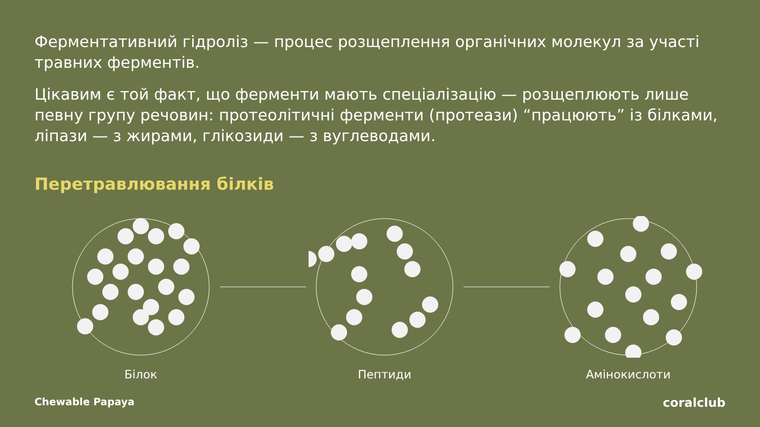Ферментативний гідроліз — процес розщеплення органічних молекул за участі травних ферментів.
Цікавим є той факт, що ферменти мають спеціалізацію — розщеплюють лише певну групу речовин: протеолітичні ферменти (протеази) “працюють” із білками, ліпази — з жирами, глікозиди — з вуглеводами.
Перетравлювання білків
Білок Пептиди Амінокислоти
Chewable Papaya coralclub